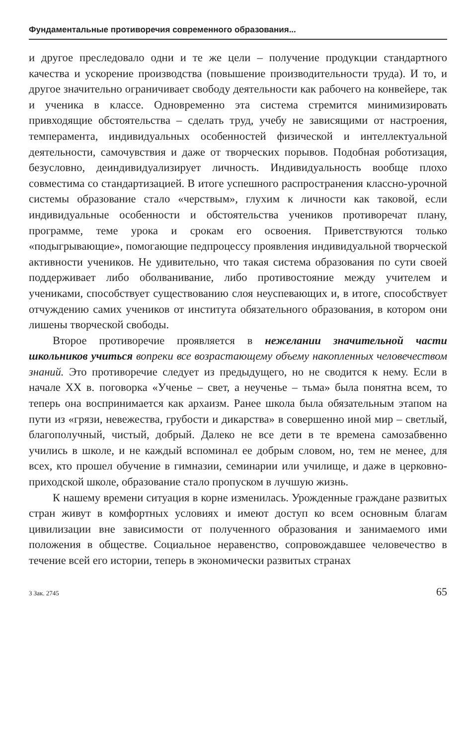Фундаментальные противоречия современного образования...
и другое преследовало одни и те же цели – получение продукции стандартного качества и ускорение производства (повышение производительности труда). И то, и другое значительно ограничивает свободу деятельности как рабочего на конвейере, так и ученика в классе. Одновременно эта система стремится минимизировать привходящие обстоятельства – сделать труд, учебу не зависящими от настроения, темперамента, индивидуальных особенностей физической и интеллектуальной деятельности, самочувствия и даже от творческих порывов. Подобная роботизация, безусловно, деиндивидуализирует личность. Индивидуальность вообще плохо совместима со стандартизацией. В итоге успешного распространения классно-урочной системы образование стало «черствым», глухим к личности как таковой, если индивидуальные особенности и обстоятельства учеников противоречат плану, программе, теме урока и срокам его освоения. Приветствуются только «подыгрывающие», помогающие педпроцессу проявления индивидуальной творческой активности учеников. Не удивительно, что такая система образования по сути своей поддерживает либо оболванивание, либо противостояние между учителем и учениками, способствует существованию слоя неуспевающих и, в итоге, способствует отчуждению самих учеников от института обязательного образования, в котором они лишены творческой свободы.
Второе противоречие проявляется в нежелании значительной части школьников учиться вопреки все возрастающему объему накопленных человечеством знаний. Это противоречие следует из предыдущего, но не сводится к нему. Если в начале XX в. поговорка «Ученье – свет, а неученье – тьма» была понятна всем, то теперь она воспринимается как архаизм. Ранее школа была обязательным этапом на пути из «грязи, невежества, грубости и дикарства» в совершенно иной мир – светлый, благополучный, чистый, добрый. Далеко не все дети в те времена самозабвенно учились в школе, и не каждый вспоминал ее добрым словом, но, тем не менее, для всех, кто прошел обучение в гимназии, семинарии или училище, и даже в церковно-приходской школе, образование стало пропуском в лучшую жизнь.
К нашему времени ситуация в корне изменилась. Урожденные граждане развитых стран живут в комфортных условиях и имеют доступ ко всем основным благам цивилизации вне зависимости от полученного образования и занимаемого ими положения в обществе. Социальное неравенство, сопровождавшее человечество в течение всей его истории, теперь в экономически развитых странах
3 Зак. 2745 65